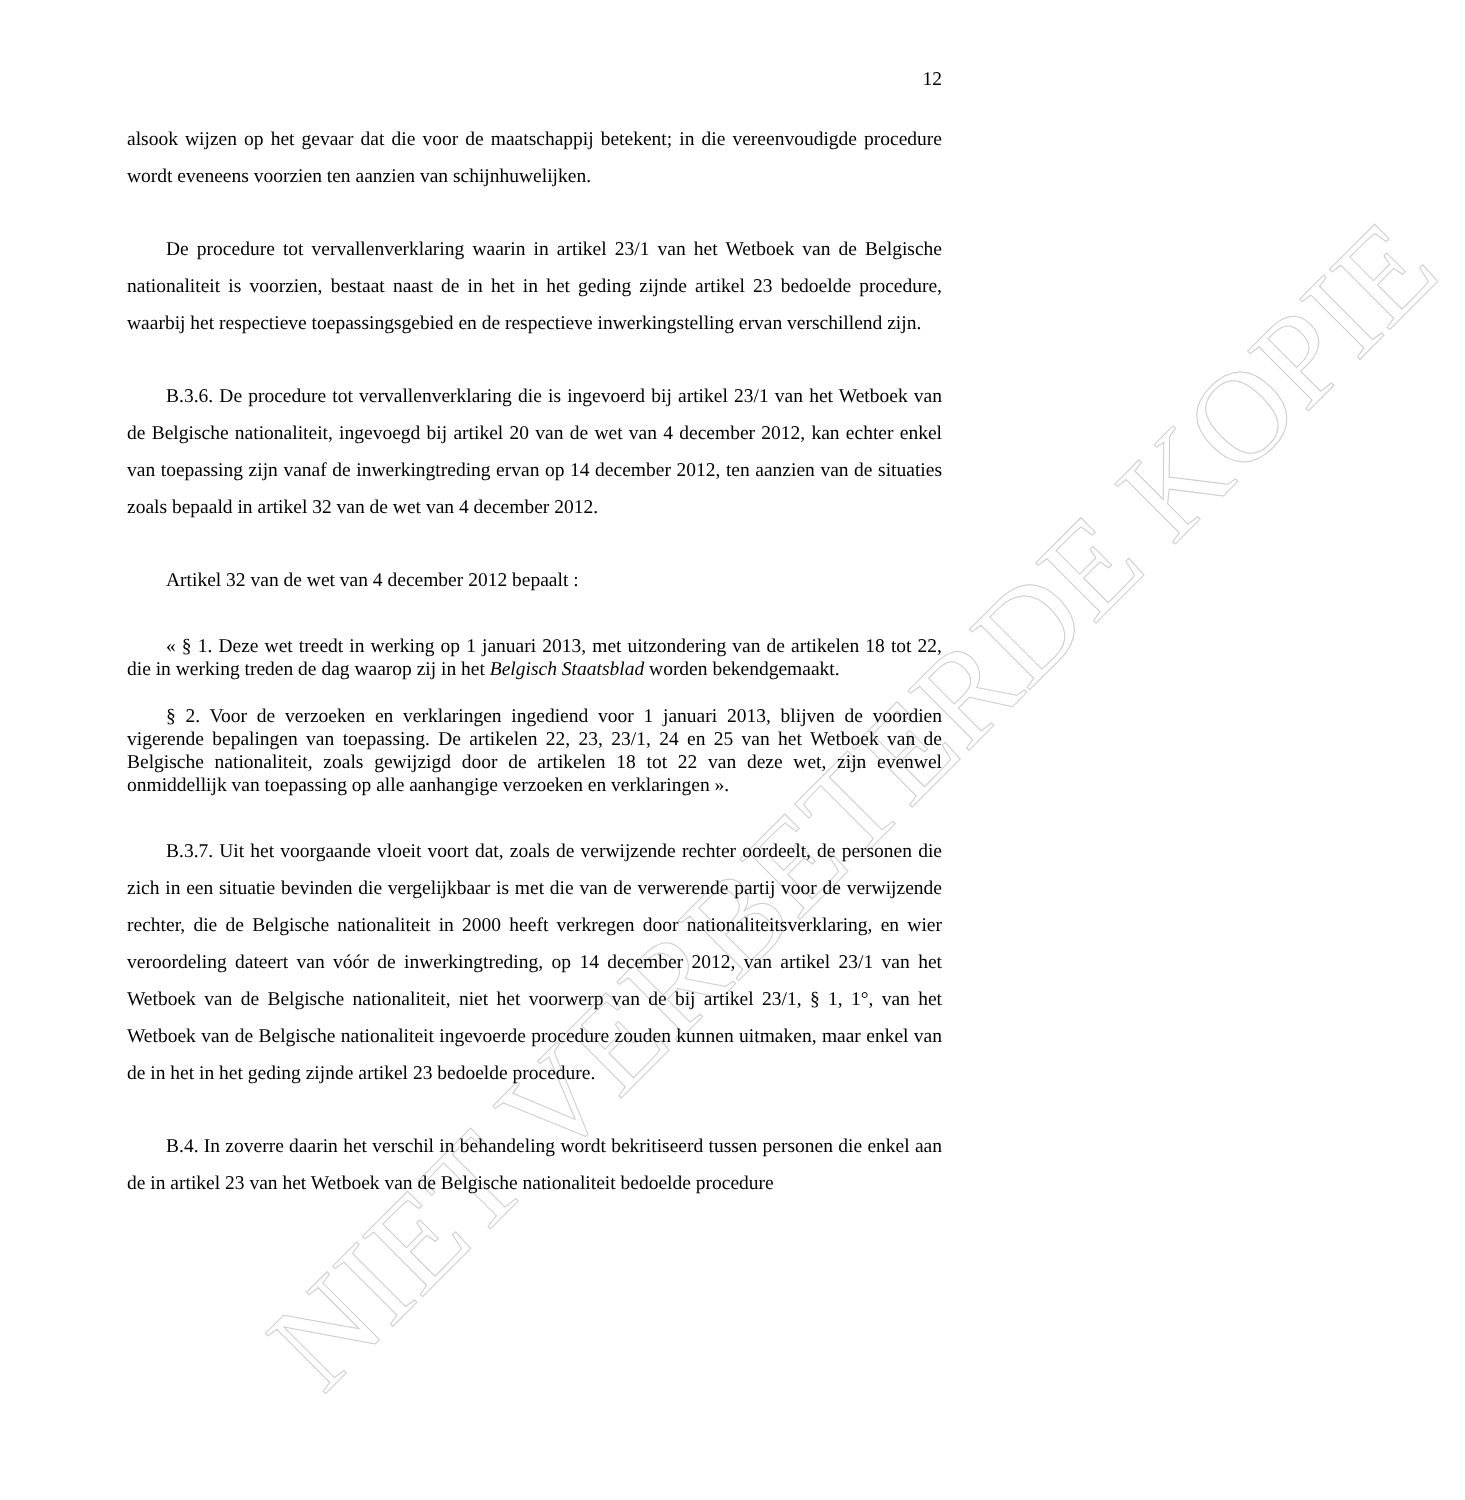NIET VERBETERDE KOPIE
12
alsook wijzen op het gevaar dat die voor de maatschappij betekent; in die vereenvoudigde procedure wordt eveneens voorzien ten aanzien van schijnhuwelijken.
De procedure tot vervallenverklaring waarin in artikel 23/1 van het Wetboek van de Belgische nationaliteit is voorzien, bestaat naast de in het in het geding zijnde artikel 23 bedoelde procedure, waarbij het respectieve toepassingsgebied en de respectieve inwerkingstelling ervan verschillend zijn.
B.3.6. De procedure tot vervallenverklaring die is ingevoerd bij artikel 23/1 van het Wetboek van de Belgische nationaliteit, ingevoegd bij artikel 20 van de wet van 4 december 2012, kan echter enkel van toepassing zijn vanaf de inwerkingtreding ervan op 14 december 2012, ten aanzien van de situaties zoals bepaald in artikel 32 van de wet van 4 december 2012.
Artikel 32 van de wet van 4 december 2012 bepaalt :
« § 1. Deze wet treedt in werking op 1 januari 2013, met uitzondering van de artikelen 18 tot 22, die in werking treden de dag waarop zij in het Belgisch Staatsblad worden bekendgemaakt.
§ 2. Voor de verzoeken en verklaringen ingediend voor 1 januari 2013, blijven de voordien vigerende bepalingen van toepassing. De artikelen 22, 23, 23/1, 24 en 25 van het Wetboek van de Belgische nationaliteit, zoals gewijzigd door de artikelen 18 tot 22 van deze wet, zijn evenwel onmiddellijk van toepassing op alle aanhangige verzoeken en verklaringen ».
B.3.7. Uit het voorgaande vloeit voort dat, zoals de verwijzende rechter oordeelt, de personen die zich in een situatie bevinden die vergelijkbaar is met die van de verwerende partij voor de verwijzende rechter, die de Belgische nationaliteit in 2000 heeft verkregen door nationaliteitsverklaring, en wier veroordeling dateert van vóór de inwerkingtreding, op 14 december 2012, van artikel 23/1 van het Wetboek van de Belgische nationaliteit, niet het voorwerp van de bij artikel 23/1, § 1, 1°, van het Wetboek van de Belgische nationaliteit ingevoerde procedure zouden kunnen uitmaken, maar enkel van de in het in het geding zijnde artikel 23 bedoelde procedure.
B.4. In zoverre daarin het verschil in behandeling wordt bekritiseerd tussen personen die enkel aan de in artikel 23 van het Wetboek van de Belgische nationaliteit bedoelde procedure